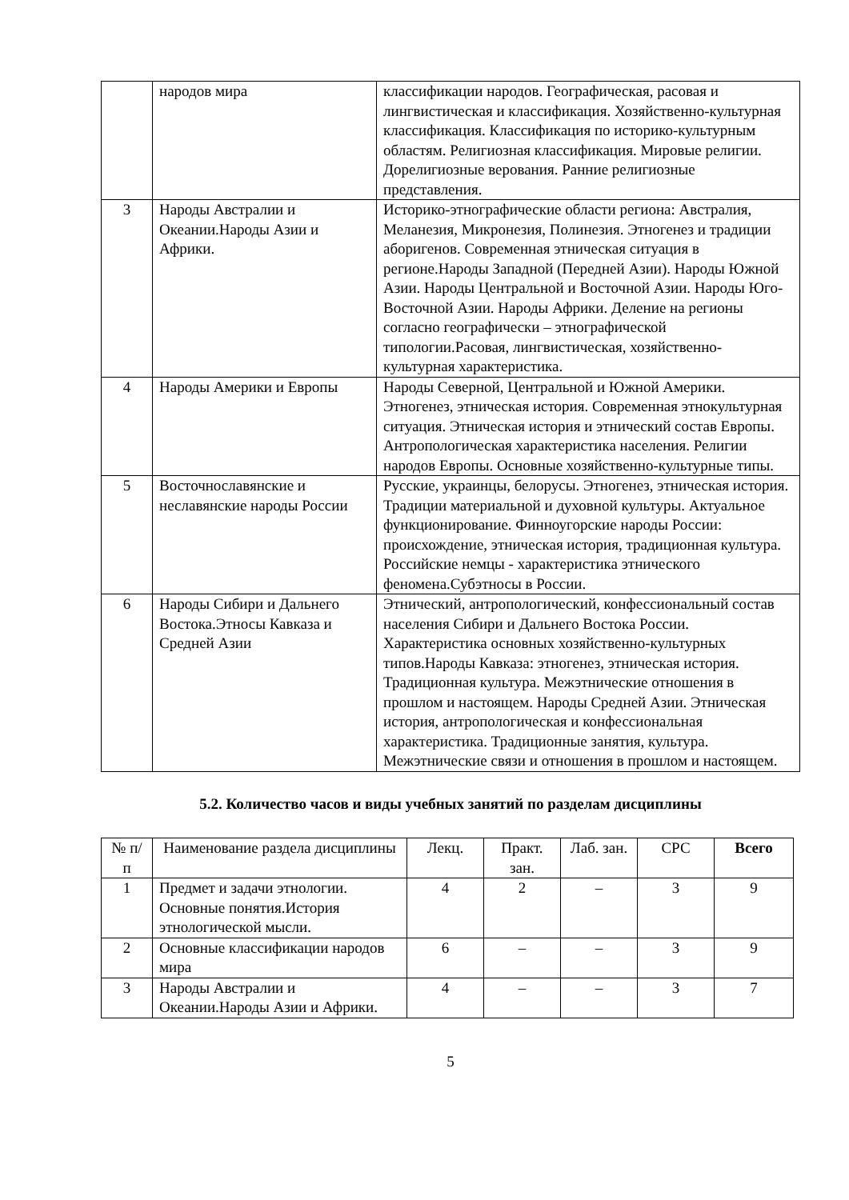| | народов мира | классификации народов. Географическая, расовая и лингвистическая и классификация. Хозяйственно-культурная классификация. Классификация по историко-культурным областям. Религиозная классификация. Мировые религии. Дорелигиозные верования. Ранние религиозные представления. |
| 3 | Народы Австралии и Океании.Народы Азии и Африки. | Историко-этнографические области региона: Австралия, Меланезия, Микронезия, Полинезия. Этногенез и традиции аборигенов. Современная этническая ситуация в регионе.Народы Западной (Передней Азии). Народы Южной Азии. Народы Центральной и Восточной Азии. Народы Юго-Восточной Азии. Народы Африки. Деление на регионы согласно географически – этнографической типологии.Расовая, лингвистическая, хозяйственно-культурная характеристика. |
| 4 | Народы Америки и Европы | Народы Северной, Центральной и Южной Америки. Этногенез, этническая история. Современная этнокультурная ситуация. Этническая история и этнический состав Европы. Антропологическая характеристика населения. Религии народов Европы. Основные хозяйственно-культурные типы. |
| 5 | Восточнославянские и неславянские народы России | Русские, украинцы, белорусы. Этногенез, этническая история. Традиции материальной и духовной культуры. Актуальное функционирование. Финноугорские народы России: происхождение, этническая история, традиционная культура. Российские немцы - характеристика этнического феномена.Субэтносы в России. |
| 6 | Народы Сибири и Дальнего Востока.Этносы Кавказа и Средней Азии | Этнический, антропологический, конфессиональный состав населения Сибири и Дальнего Востока России. Характеристика основных хозяйственно-культурных типов.Народы Кавказа: этногенез, этническая история. Традиционная культура. Межэтнические отношения в прошлом и настоящем. Народы Средней Азии. Этническая история, антропологическая и конфессиональная характеристика. Традиционные занятия, культура. Межэтнические связи и отношения в прошлом и настоящем. |
5.2. Количество часов и виды учебных занятий по разделам дисциплины
| № п/п | Наименование раздела дисциплины | Лекц. | Практ. зан. | Лаб. зан. | СРС | Всего |
| --- | --- | --- | --- | --- | --- | --- |
| 1 | Предмет и задачи этнологии. Основные понятия.История этнологической мысли. | 4 | 2 | – | 3 | 9 |
| 2 | Основные классификации народов мира | 6 | – | – | 3 | 9 |
| 3 | Народы Австралии и Океании.Народы Азии и Африки. | 4 | – | – | 3 | 7 |
5